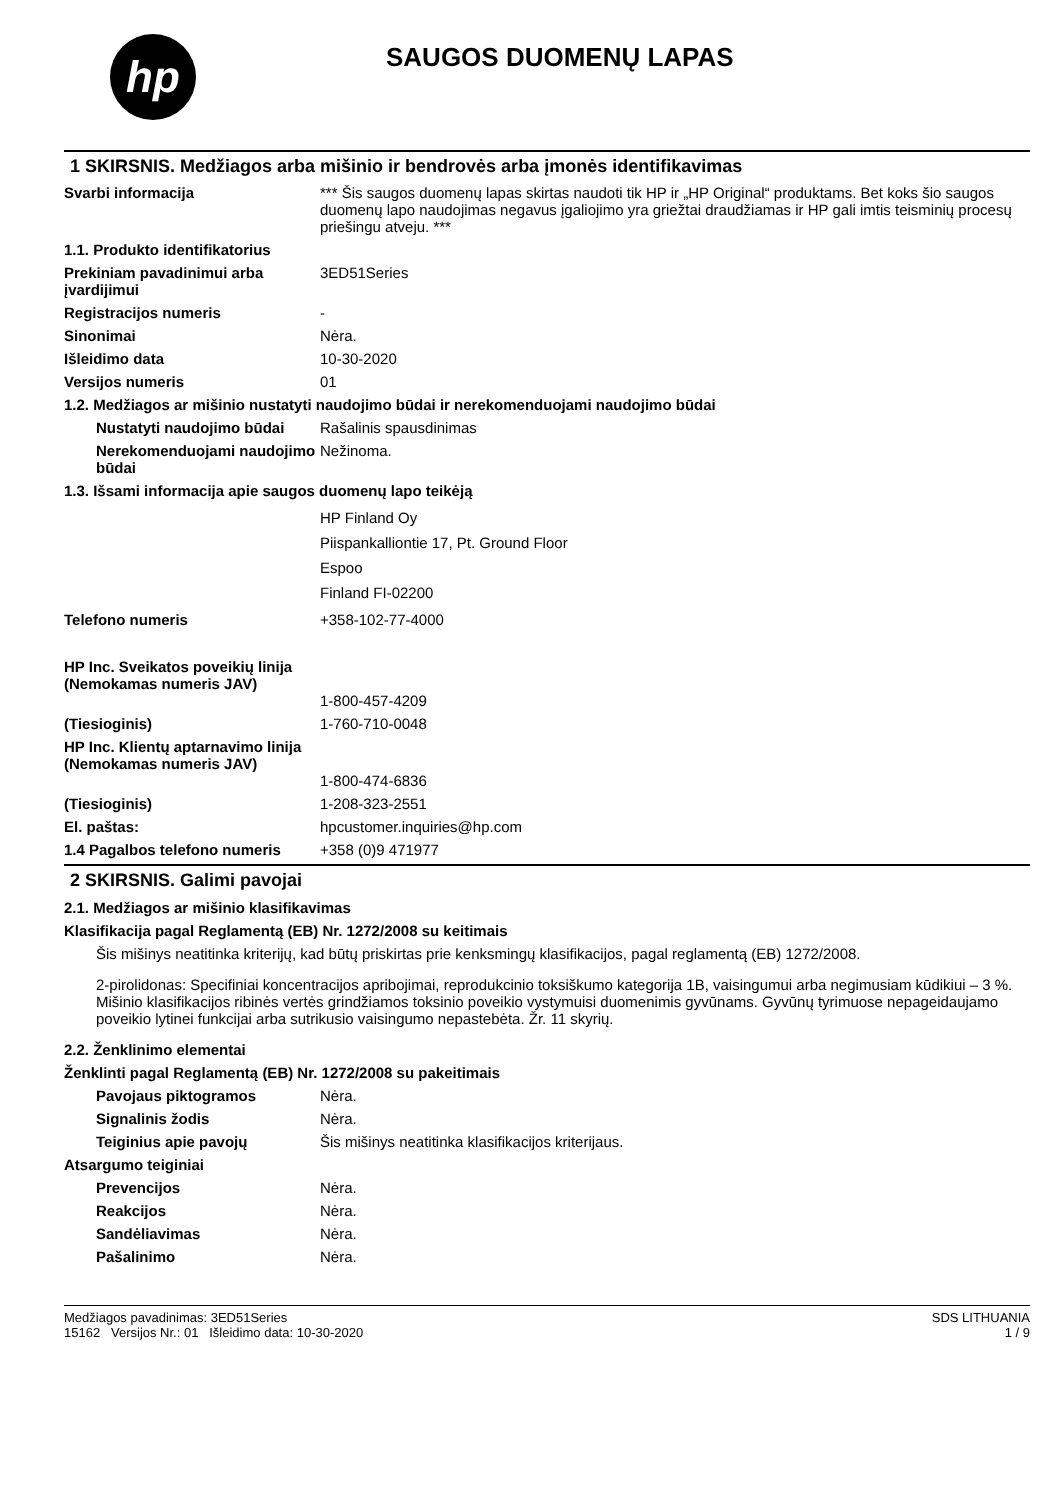hp
SAUGOS DUOMENŲ LAPAS
1 SKIRSNIS. Medžiagos arba mišinio ir bendrovės arba įmonės identifikavimas
Svarbi informacija *** Šis saugos duomenų lapas skirtas naudoti tik HP ir „HP Original“ produktams. Bet koks šio saugos duomenų lapo naudojimas negavus įgaliojimo yra griežtai draudžiamas ir HP gali imtis teisminių procesų priešingu atveju. ***
1.1. Produkto identifikatorius
Prekiniam pavadinimui arba įvardijimui
3ED51Series
Registracijos numeris -
Sinonimai Nėra.
Išleidimo data 10-30-2020
Versijos numeris 01
1.2. Medžiagos ar mišinio nustatyti naudojimo būdai ir nerekomenduojami naudojimo būdai
Nustatyti naudojimo būdai
Rašalinis spausdinimas
Nerekomenduojami naudojimo būdai
Nežinoma.
1.3. Išsami informacija apie saugos duomenų lapo teikėją
HP Finland Oy
Piispankalliontie 17, Pt. Ground Floor
Espoo
Finland FI-02200
Telefono numeris +358-102-77-4000
HP Inc. Sveikatos poveikių linija
(Nemokamas numeris JAV)
1-800-457-4209
(Tiesioginis) 1-760-710-0048
HP Inc. Klientų aptarnavimo linija
(Nemokamas numeris JAV)
1-800-474-6836
(Tiesioginis) 1-208-323-2551
El. paštas: hpcustomer.inquiries@hp.com
1.4 Pagalbos telefono numeris
+358 (0)9 471977
2 SKIRSNIS. Galimi pavojai
2.1. Medžiagos ar mišinio klasifikavimas
Klasifikacija pagal Reglamentą (EB) Nr. 1272/2008 su keitimais
Šis mišinys neatitinka kriterijų, kad būtų priskirtas prie kenksmingų klasifikacijos, pagal reglamentą (EB) 1272/2008.
2-pirolidonas: Specifiniai koncentracijos apribojimai, reprodukcinio toksiškumo kategorija 1B, vaisingumui arba negimusiam kūdikiui – 3 %. Mišinio klasifikacijos ribinės vertės grindžiamos toksinio poveikio vystymuisi duomenimis gyvūnams. Gyvūnų tyrimuose nepageidaujamo poveikio lytinei funkcijai arba sutrikusio vaisingumo nepastebėta. Žr. 11 skyrių.
2.2. Ženklinimo elementai
Ženklinti pagal Reglamentą (EB) Nr. 1272/2008 su pakeitimais
Pavojaus piktogramos Nėra.
Signalinis žodis Nėra.
Teiginius apie pavojų Šis mišinys neatitinka klasifikacijos kriterijaus.
Atsargumo teiginiai
Prevencijos Nėra.
Reakcijos Nėra.
Sandėliavimas Nėra.
Pašalinimo Nėra.
Medžiagos pavadinimas: 3ED51Series
15162 Versijos Nr.: 01 Išleidimo data: 10-30-2020
SDS LITHUANIA
1 / 9